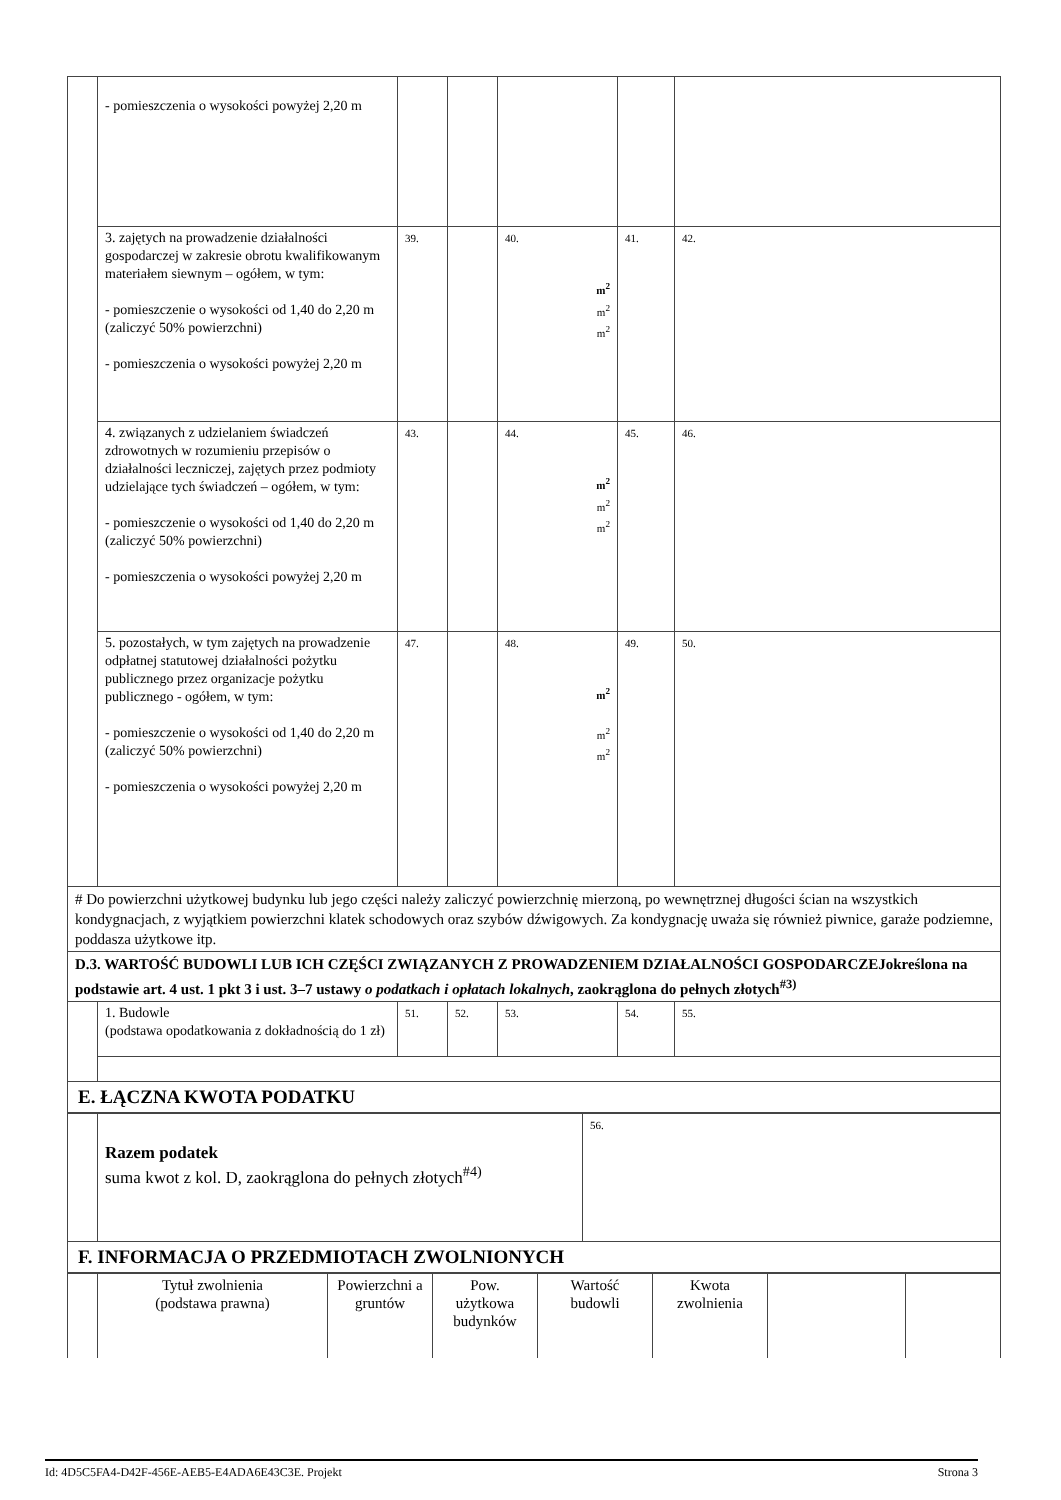| | - pomieszczenia o wysokości powyżej 2,20 m | | | | | |
| | 3. zajętych na prowadzenie działalności gospodarczej w zakresie obrotu kwalifikowanym materiałem siewnym – ogółem, w tym: - pomieszczenie o wysokości od 1,40 do 2,20 m (zaliczyć 50% powierzchni) - pomieszczenia o wysokości powyżej 2,20 m | 39. | | 40. m<sup>2</sup> m<sup>2</sup> m<sup>2</sup> | 41. | 42. |
| | 4. związanych z udzielaniem świadczeń zdrowotnych w rozumieniu przepisów o działalności leczniczej, zajętych przez podmioty udzielające tych świadczeń – ogółem, w tym: - pomieszczenie o wysokości od 1,40 do 2,20 m (zaliczyć 50% powierzchni) - pomieszczenia o wysokości powyżej 2,20 m | 43. | | 44. m<sup>2</sup> m<sup>2</sup> m<sup>2</sup> | 45. | 46. |
| | 5. pozostałych, w tym zajętych na prowadzenie odpłatnej statutowej działalności pożytku publicznego przez organizacje pożytku publicznego - ogółem, w tym: - pomieszczenie o wysokości od 1,40 do 2,20 m (zaliczyć 50% powierzchni) - pomieszczenia o wysokości powyżej 2,20 m | 47. | | 48. m<sup>2</sup> m<sup>2</sup> m<sup>2</sup> | 49. | 50. |
| # Do powierzchni użytkowej budynku lub jego części należy zaliczyć powierzchnię mierzoną, po wewnętrznej długości ścian na wszystkich kondygnacjach, z wyjątkiem powierzchni klatek schodowych oraz szybów dźwigowych. Za kondygnację uważa się również piwnice, garaże podziemne, poddasza użytkowe itp. | | | | | | |
| D.3. WARTOŚĆ BUDOWLI LUB ICH CZĘŚCI ZWIĄZANYCH Z PROWADZENIEM DZIAŁALNOŚCI GOSPODARCZEJokreślona na podstawie art. 4 ust. 1 pkt 3 i ust. 3–7 ustawy o podatkach i opłatach lokalnych , zaokrąglona do pełnych złotych<sup>#3)</sup> | | | | | | |
| | 1. Budowle (podstawa opodatkowania z dokładnością do 1 zł) | 51. | 52. | 53. | 54. | 55. |
| E. ŁĄCZNA KWOTA PODATKU | | | | | | |
| | Razem podatek suma kwot z kol. D, zaokrąglona do pełnych złotych<sup>#4)</sup> | 56. |
| F. INFORMACJA O PRZEDMIOTACH ZWOLNIONYCH | | |
| | Tytuł zwolnienia (podstawa prawna) | Powierzchni a gruntów | Pow. użytkowa budynków | Wartość budowli | Kwota zwolnienia | | |
Id: 4D5C5FA4-D42F-456E-AEB5-E4ADA6E43C3E. Projekt Strona 3